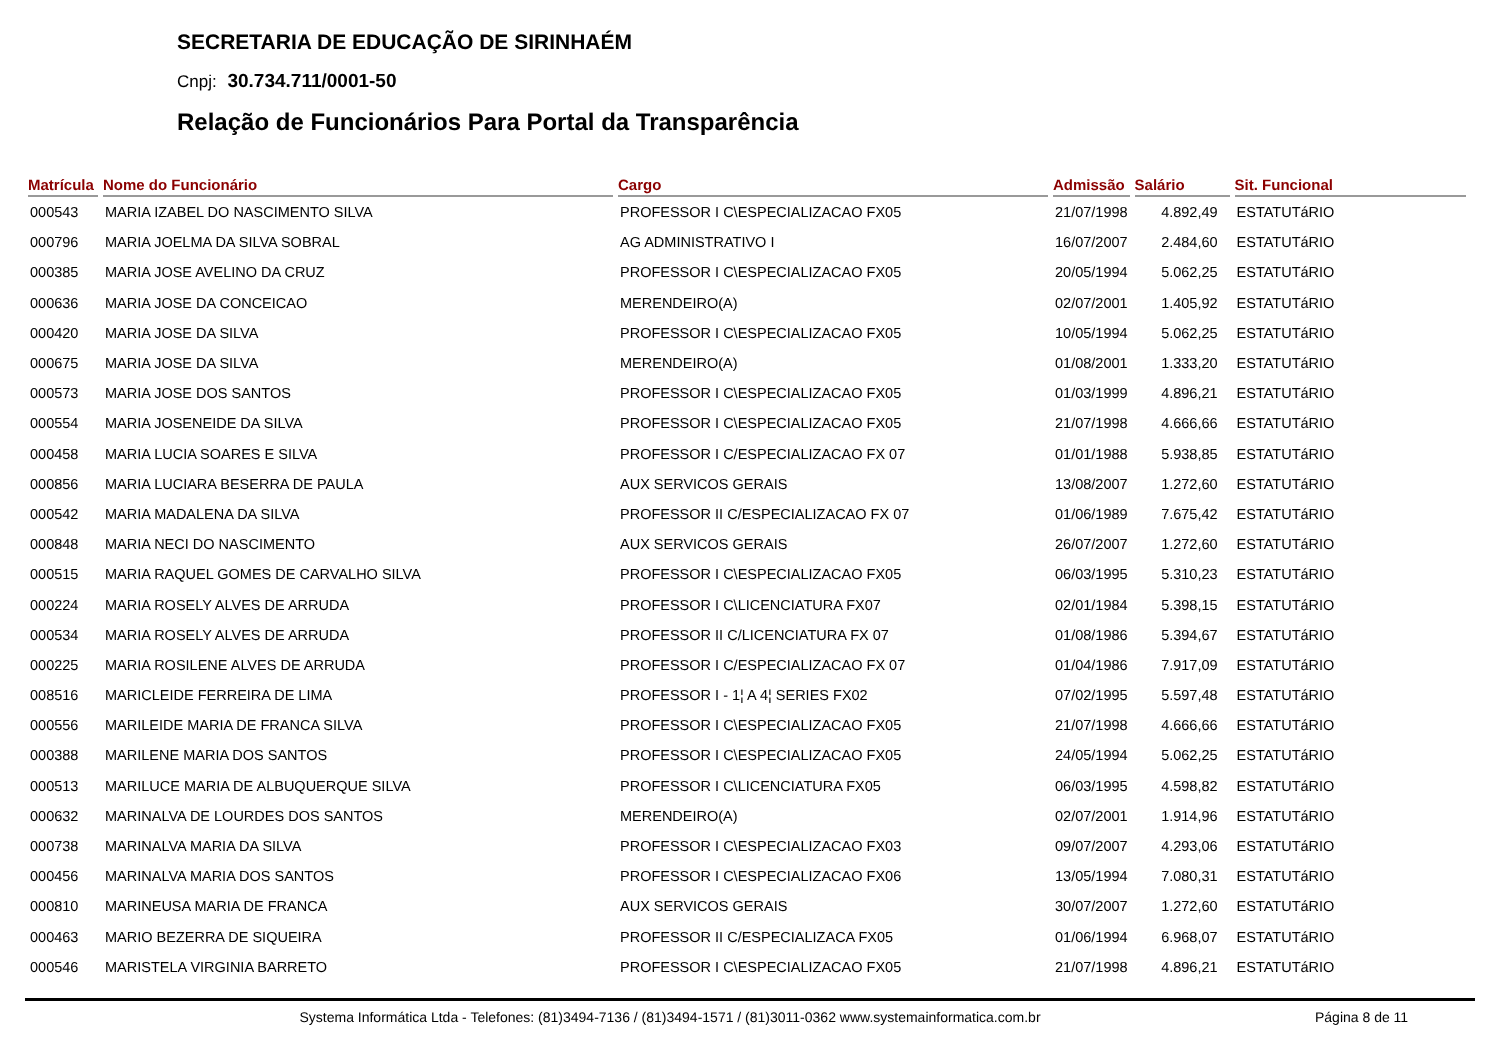SECRETARIA DE EDUCAÇÃO DE SIRINHAÉM
Cnpj: 30.734.711/0001-50
Relação de Funcionários Para Portal da Transparência
| Matrícula | Nome do Funcionário | Cargo | Admissão | Salário | Sit. Funcional |
| --- | --- | --- | --- | --- | --- |
| 000543 | MARIA IZABEL DO NASCIMENTO SILVA | PROFESSOR I C\ESPECIALIZACAO FX05 | 21/07/1998 | 4.892,49 | ESTATUTáRIO |
| 000796 | MARIA JOELMA DA SILVA SOBRAL | AG ADMINISTRATIVO I | 16/07/2007 | 2.484,60 | ESTATUTáRIO |
| 000385 | MARIA JOSE AVELINO DA CRUZ | PROFESSOR I C\ESPECIALIZACAO FX05 | 20/05/1994 | 5.062,25 | ESTATUTáRIO |
| 000636 | MARIA JOSE DA CONCEICAO | MERENDEIRO(A) | 02/07/2001 | 1.405,92 | ESTATUTáRIO |
| 000420 | MARIA JOSE DA SILVA | PROFESSOR I C\ESPECIALIZACAO FX05 | 10/05/1994 | 5.062,25 | ESTATUTáRIO |
| 000675 | MARIA JOSE DA SILVA | MERENDEIRO(A) | 01/08/2001 | 1.333,20 | ESTATUTáRIO |
| 000573 | MARIA JOSE DOS SANTOS | PROFESSOR I C\ESPECIALIZACAO FX05 | 01/03/1999 | 4.896,21 | ESTATUTáRIO |
| 000554 | MARIA JOSENEIDE DA SILVA | PROFESSOR I C\ESPECIALIZACAO FX05 | 21/07/1998 | 4.666,66 | ESTATUTáRIO |
| 000458 | MARIA LUCIA SOARES E SILVA | PROFESSOR I C/ESPECIALIZACAO FX 07 | 01/01/1988 | 5.938,85 | ESTATUTáRIO |
| 000856 | MARIA LUCIARA BESERRA DE PAULA | AUX SERVICOS GERAIS | 13/08/2007 | 1.272,60 | ESTATUTáRIO |
| 000542 | MARIA MADALENA DA SILVA | PROFESSOR II C/ESPECIALIZACAO FX 07 | 01/06/1989 | 7.675,42 | ESTATUTáRIO |
| 000848 | MARIA NECI DO NASCIMENTO | AUX SERVICOS GERAIS | 26/07/2007 | 1.272,60 | ESTATUTáRIO |
| 000515 | MARIA RAQUEL GOMES DE CARVALHO SILVA | PROFESSOR I C\ESPECIALIZACAO FX05 | 06/03/1995 | 5.310,23 | ESTATUTáRIO |
| 000224 | MARIA ROSELY ALVES DE ARRUDA | PROFESSOR I C\LICENCIATURA FX07 | 02/01/1984 | 5.398,15 | ESTATUTáRIO |
| 000534 | MARIA ROSELY ALVES DE ARRUDA | PROFESSOR II C/LICENCIATURA FX 07 | 01/08/1986 | 5.394,67 | ESTATUTáRIO |
| 000225 | MARIA ROSILENE ALVES DE ARRUDA | PROFESSOR I C/ESPECIALIZACAO FX 07 | 01/04/1986 | 7.917,09 | ESTATUTáRIO |
| 008516 | MARICLEIDE FERREIRA DE LIMA | PROFESSOR I - 1¦ A 4¦ SERIES FX02 | 07/02/1995 | 5.597,48 | ESTATUTáRIO |
| 000556 | MARILEIDE MARIA DE FRANCA SILVA | PROFESSOR I C\ESPECIALIZACAO FX05 | 21/07/1998 | 4.666,66 | ESTATUTáRIO |
| 000388 | MARILENE MARIA DOS SANTOS | PROFESSOR I C\ESPECIALIZACAO FX05 | 24/05/1994 | 5.062,25 | ESTATUTáRIO |
| 000513 | MARILUCE MARIA DE ALBUQUERQUE SILVA | PROFESSOR I C\LICENCIATURA FX05 | 06/03/1995 | 4.598,82 | ESTATUTáRIO |
| 000632 | MARINALVA DE LOURDES DOS SANTOS | MERENDEIRO(A) | 02/07/2001 | 1.914,96 | ESTATUTáRIO |
| 000738 | MARINALVA MARIA DA SILVA | PROFESSOR I C\ESPECIALIZACAO FX03 | 09/07/2007 | 4.293,06 | ESTATUTáRIO |
| 000456 | MARINALVA MARIA DOS SANTOS | PROFESSOR I C\ESPECIALIZACAO FX06 | 13/05/1994 | 7.080,31 | ESTATUTáRIO |
| 000810 | MARINEUSA MARIA DE FRANCA | AUX SERVICOS GERAIS | 30/07/2007 | 1.272,60 | ESTATUTáRIO |
| 000463 | MARIO BEZERRA DE SIQUEIRA | PROFESSOR II C/ESPECIALIZACA FX05 | 01/06/1994 | 6.968,07 | ESTATUTáRIO |
| 000546 | MARISTELA VIRGINIA BARRETO | PROFESSOR I C\ESPECIALIZACAO FX05 | 21/07/1998 | 4.896,21 | ESTATUTáRIO |
Systema Informática Ltda - Telefones: (81)3494-7136 / (81)3494-1571 / (81)3011-0362 www.systemainformatica.com.br Página 8 de 11